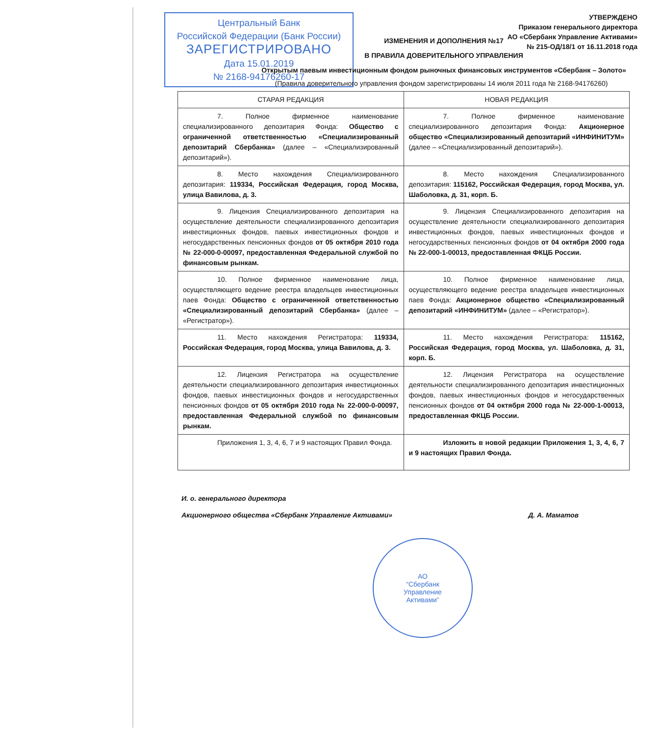Центральный Банк
Российской Федерации (Банк России)
ЗАРЕГИСТРИРОВАНО
Дата 15.01.2019
№ 2168-94176260-17
УТВЕРЖДЕНО
Приказом генерального директора
АО «Сбербанк Управление Активами»
№ 215-ОД/18/1 от 16.11.2018 года
ИЗМЕНЕНИЯ И ДОПОЛНЕНИЯ №17
В ПРАВИЛА ДОВЕРИТЕЛЬНОГО УПРАВЛЕНИЯ
Открытым паевым инвестиционным фондом рыночных финансовых инструментов «Сбербанк – Золото»
(Правила доверительного управления фондом зарегистрированы 14 июля 2011 года № 2168-94176260)
| СТАРАЯ РЕДАКЦИЯ | НОВАЯ РЕДАКЦИЯ |
| --- | --- |
| 7. Полное фирменное наименование специализированного депозитария Фонда: Общество с ограниченной ответственностью «Специализированный депозитарий Сбербанка» (далее – «Специализированный депозитарий»). | 7. Полное фирменное наименование специализированного депозитария Фонда: Акционерное общество «Специализированный депозитарий «ИНФИНИТУМ» (далее – «Специализированный депозитарий»). |
| 8. Место нахождения Специализированного депозитария: 119334, Российская Федерация, город Москва, улица Вавилова, д. 3. | 8. Место нахождения Специализированного депозитария: 115162, Российская Федерация, город Москва, ул. Шаболовка, д. 31, корп. Б. |
| 9. Лицензия Специализированного депозитария на осуществление деятельности специализированного депозитария инвестиционных фондов, паевых инвестиционных фондов и негосударственных пенсионных фондов от 05 октября 2010 года № 22-000-0-00097, предоставленная Федеральной службой по финансовым рынкам. | 9. Лицензия Специализированного депозитария на осуществление деятельности специализированного депозитария инвестиционных фондов, паевых инвестиционных фондов и негосударственных пенсионных фондов от 04 октября 2000 года № 22-000-1-00013, предоставленная ФКЦБ России. |
| 10. Полное фирменное наименование лица, осуществляющего ведение реестра владельцев инвестиционных паев Фонда: Общество с ограниченной ответственностью «Специализированный депозитарий Сбербанка» (далее – «Регистратор»). | 10. Полное фирменное наименование лица, осуществляющего ведение реестра владельцев инвестиционных паев Фонда: Акционерное общество «Специализированный депозитарий «ИНФИНИТУМ» (далее – «Регистратор»). |
| 11. Место нахождения Регистратора: 119334, Российская Федерация, город Москва, улица Вавилова, д. 3. | 11. Место нахождения Регистратора: 115162, Российская Федерация, город Москва, ул. Шаболовка, д. 31, корп. Б. |
| 12. Лицензия Регистратора на осуществление деятельности специализированного депозитария инвестиционных фондов, паевых инвестиционных фондов и негосударственных пенсионных фондов от 05 октября 2010 года № 22-000-0-00097, предоставленная Федеральной службой по финансовым рынкам. | 12. Лицензия Регистратора на осуществление деятельности специализированного депозитария инвестиционных фондов, паевых инвестиционных фондов и негосударственных пенсионных фондов от 04 октября 2000 года № 22-000-1-00013, предоставленная ФКЦБ России. |
| Приложения 1, 3, 4, 6, 7 и 9 настоящих Правил Фонда. | Изложить в новой редакции Приложения 1, 3, 4, 6, 7 и 9 настоящих Правил Фонда. |
И. о. генерального директора
Акционерного общества «Сбербанк Управление Активами» Д. А. Маматов
АО
“Сбербанк
Управление
Активами”